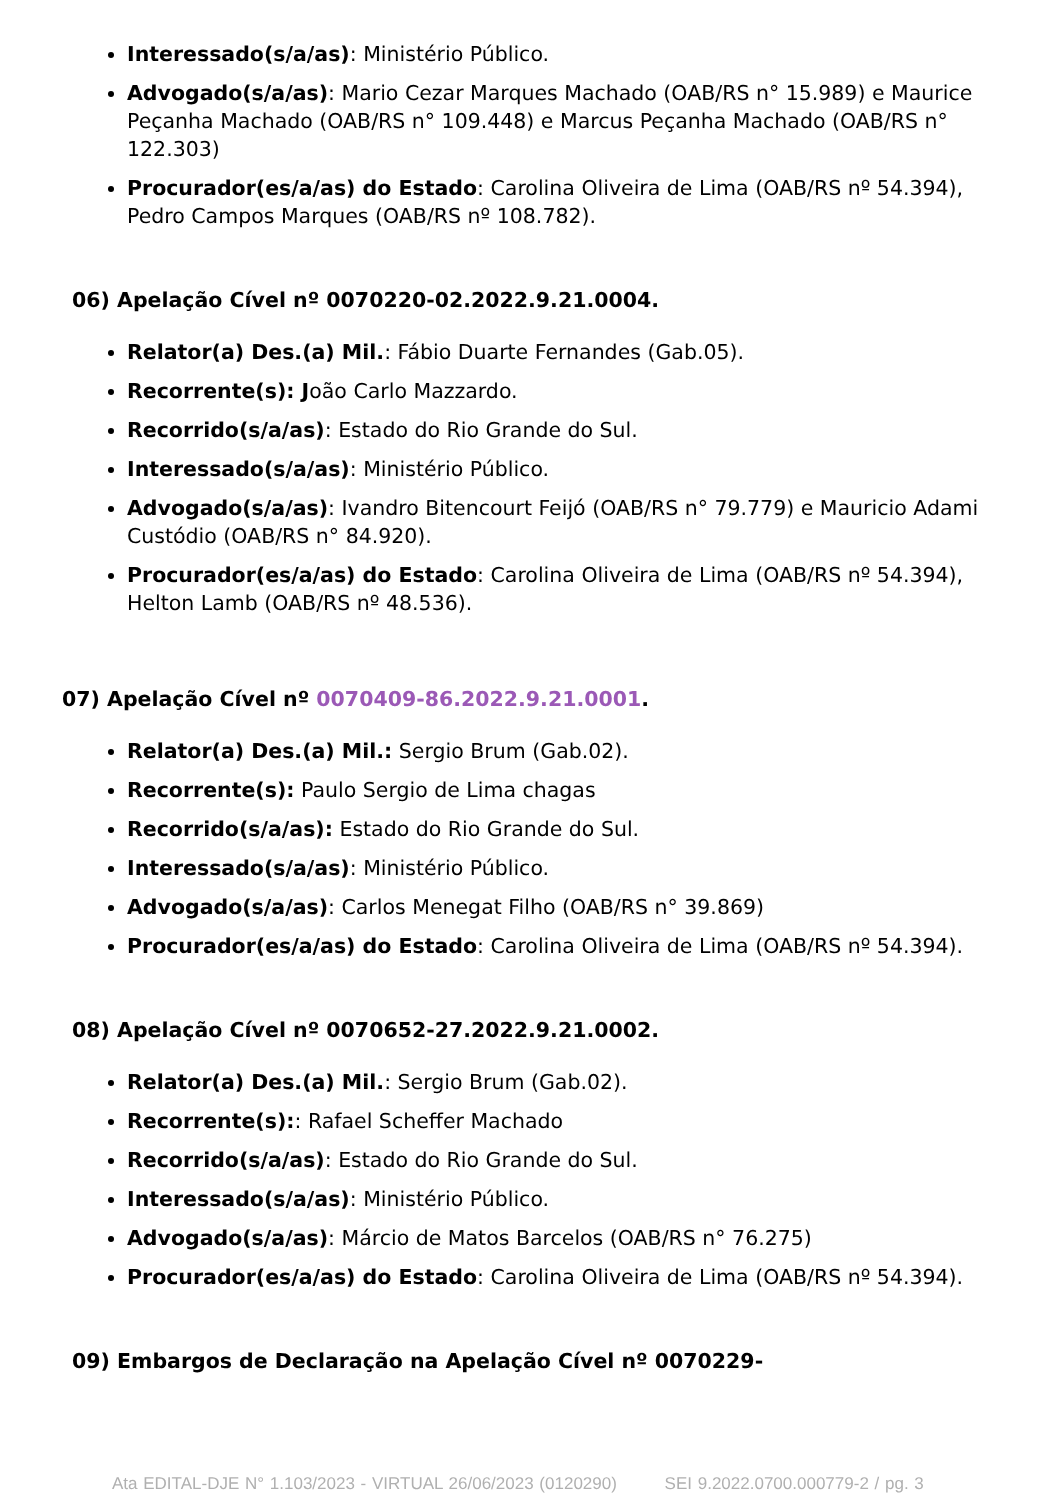Interessado(s/a/as): Ministério Público.
Advogado(s/a/as): Mario Cezar Marques Machado (OAB/RS n° 15.989) e Maurice Peçanha Machado (OAB/RS n° 109.448) e Marcus Peçanha Machado (OAB/RS n° 122.303)
Procurador(es/a/as) do Estado: Carolina Oliveira de Lima (OAB/RS nº 54.394), Pedro Campos Marques (OAB/RS nº 108.782).
06) Apelação Cível nº 0070220-02.2022.9.21.0004.
Relator(a) Des.(a) Mil.: Fábio Duarte Fernandes (Gab.05).
Recorrente(s): João Carlo Mazzardo.
Recorrido(s/a/as): Estado do Rio Grande do Sul.
Interessado(s/a/as): Ministério Público.
Advogado(s/a/as): Ivandro Bitencourt Feijó (OAB/RS n° 79.779) e Mauricio Adami Custódio (OAB/RS n° 84.920).
Procurador(es/a/as) do Estado: Carolina Oliveira de Lima (OAB/RS nº 54.394), Helton Lamb (OAB/RS nº 48.536).
07) Apelação Cível nº 0070409-86.2022.9.21.0001.
Relator(a) Des.(a) Mil.: Sergio Brum (Gab.02).
Recorrente(s): Paulo Sergio de Lima chagas
Recorrido(s/a/as): Estado do Rio Grande do Sul.
Interessado(s/a/as): Ministério Público.
Advogado(s/a/as): Carlos Menegat Filho (OAB/RS n° 39.869)
Procurador(es/a/as) do Estado: Carolina Oliveira de Lima (OAB/RS nº 54.394).
08) Apelação Cível nº 0070652-27.2022.9.21.0002.
Relator(a) Des.(a) Mil.: Sergio Brum (Gab.02).
Recorrente(s):: Rafael Scheffer Machado
Recorrido(s/a/as): Estado do Rio Grande do Sul.
Interessado(s/a/as): Ministério Público.
Advogado(s/a/as): Márcio de Matos Barcelos (OAB/RS n° 76.275)
Procurador(es/a/as) do Estado: Carolina Oliveira de Lima (OAB/RS nº 54.394).
09) Embargos de Declaração na Apelação Cível nº 0070229-
Ata EDITAL-DJE N° 1.103/2023 - VIRTUAL 26/06/2023 (0120290) SEI 9.2022.0700.000779-2 / pg. 3